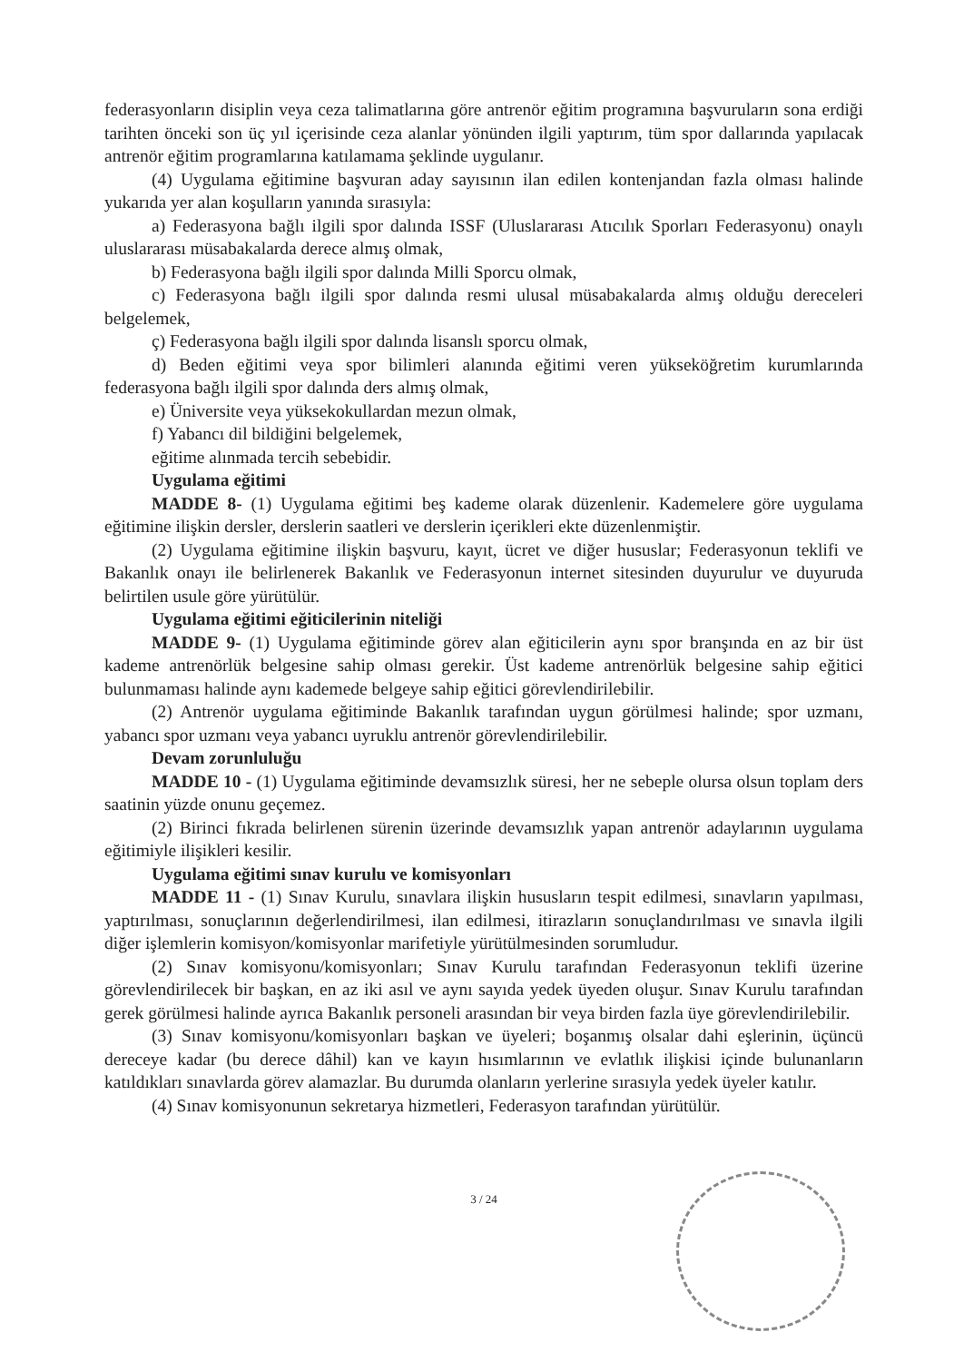federasyonların disiplin veya ceza talimatlarına göre antrenör eğitim programına başvuruların sona erdiği tarihten önceki son üç yıl içerisinde ceza alanlar yönünden ilgili yaptırım, tüm spor dallarında yapılacak antrenör eğitim programlarına katılamama şeklinde uygulanır.
(4) Uygulama eğitimine başvuran aday sayısının ilan edilen kontenjandan fazla olması halinde yukarıda yer alan koşulların yanında sırasıyla:
a) Federasyona bağlı ilgili spor dalında ISSF (Uluslararası Atıcılık Sporları Federasyonu) onaylı uluslararası müsabakalarda derece almış olmak,
b) Federasyona bağlı ilgili spor dalında Milli Sporcu olmak,
c) Federasyona bağlı ilgili spor dalında resmi ulusal müsabakalarda almış olduğu dereceleri belgelemek,
ç) Federasyona bağlı ilgili spor dalında lisanslı sporcu olmak,
d) Beden eğitimi veya spor bilimleri alanında eğitimi veren yükseköğretim kurumlarında federasyona bağlı ilgili spor dalında ders almış olmak,
e) Üniversite veya yüksekokullardan mezun olmak,
f) Yabancı dil bildiğini belgelemek,
eğitime alınmada tercih sebebidir.
Uygulama eğitimi
MADDE 8- (1) Uygulama eğitimi beş kademe olarak düzenlenir. Kademelere göre uygulama eğitimine ilişkin dersler, derslerin saatleri ve derslerin içerikleri ekte düzenlenmiştir.
(2) Uygulama eğitimine ilişkin başvuru, kayıt, ücret ve diğer hususlar; Federasyonun teklifi ve Bakanlık onayı ile belirlenerek Bakanlık ve Federasyonun internet sitesinden duyurulur ve duyuruda belirtilen usule göre yürütülür.
Uygulama eğitimi eğiticilerinin niteliği
MADDE 9- (1) Uygulama eğitiminde görev alan eğiticilerin aynı spor branşında en az bir üst kademe antrenörlük belgesine sahip olması gerekir. Üst kademe antrenörlük belgesine sahip eğitici bulunmaması halinde aynı kademede belgeye sahip eğitici görevlendirilebilir.
(2) Antrenör uygulama eğitiminde Bakanlık tarafından uygun görülmesi halinde; spor uzmanı, yabancı spor uzmanı veya yabancı uyruklu antrenör görevlendirilebilir.
Devam zorunluluğu
MADDE 10 - (1) Uygulama eğitiminde devamsızlık süresi, her ne sebeple olursa olsun toplam ders saatinin yüzde onunu geçemez.
(2) Birinci fıkrada belirlenen sürenin üzerinde devamsızlık yapan antrenör adaylarının uygulama eğitimiyle ilişikleri kesilir.
Uygulama eğitimi sınav kurulu ve komisyonları
MADDE 11 - (1) Sınav Kurulu, sınavlara ilişkin hususların tespit edilmesi, sınavların yapılması, yaptırılması, sonuçlarının değerlendirilmesi, ilan edilmesi, itirazların sonuçlandırılması ve sınavla ilgili diğer işlemlerin komisyon/komisyonlar marifetiyle yürütülmesinden sorumludur.
(2) Sınav komisyonu/komisyonları; Sınav Kurulu tarafından Federasyonun teklifi üzerine görevlendirilecek bir başkan, en az iki asıl ve aynı sayıda yedek üyeden oluşur. Sınav Kurulu tarafından gerek görülmesi halinde ayrıca Bakanlık personeli arasından bir veya birden fazla üye görevlendirilebilir.
(3) Sınav komisyonu/komisyonları başkan ve üyeleri; boşanmış olsalar dahi eşlerinin, üçüncü dereceye kadar (bu derece dâhil) kan ve kayın hısımlarının ve evlatlık ilişkisi içinde bulunanların katıldıkları sınavlarda görev alamazlar. Bu durumda olanların yerlerine sırasıyla yedek üyeler katılır.
(4) Sınav komisyonunun sekretarya hizmetleri, Federasyon tarafından yürütülür.
3 / 24